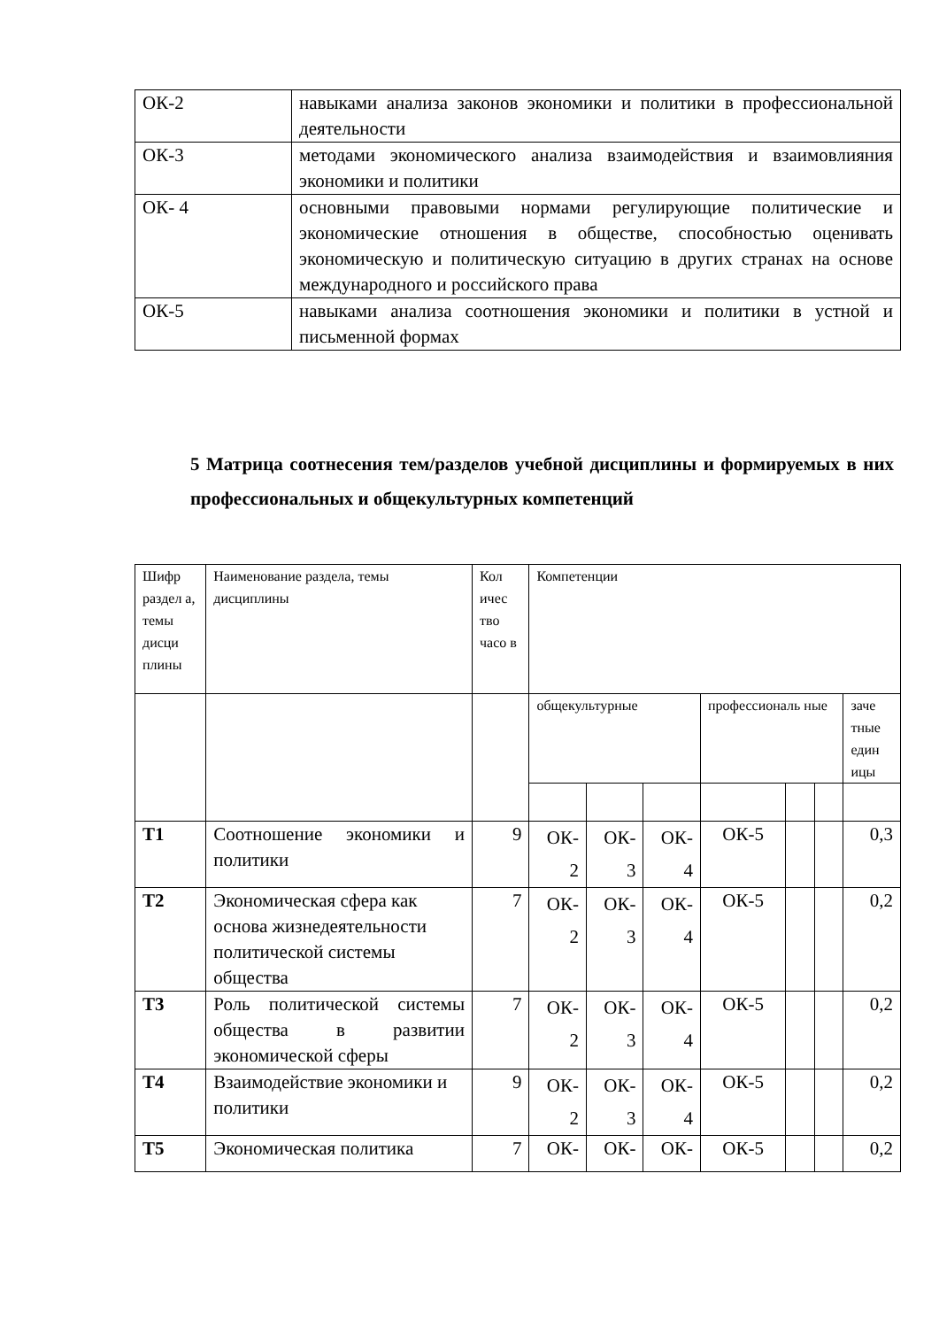| ОК-2 | навыками анализа законов экономики и политики в профессиональной деятельности |
| ОК-3 | методами экономического анализа взаимодействия и взаимовлияния экономики и политики |
| ОК- 4 | основными правовыми нормами регулирующие политические и экономические отношения в обществе, способностью оценивать экономическую и политическую ситуацию в других странах на основе международного и российского права |
| ОК-5 | навыками анализа соотношения экономики и политики в устной и письменной формах |
5 Матрица соотнесения тем/разделов учебной дисциплины и формируемых в них профессиональных и общекультурных компетенций
| Шифр раздел а, темы дисци плины | Наименование раздела, темы дисциплины | Кол ичес тво часо в | Компетенции | | | | | | |
| --- | --- | --- | --- | --- | --- | --- | --- | --- | --- |
| | | | общекультурные | | | профессиональ ные | | | заче тные един ицы |
| Т1 | Соотношение экономики и политики | 9 | ОК- 2 | ОК- 3 | ОК- 4 | ОК-5 | | | 0,3 |
| Т2 | Экономическая сфера как основа жизнедеятельности политической системы общества | 7 | ОК- 2 | ОК- 3 | ОК- 4 | ОК-5 | | | 0,2 |
| Т3 | Роль политической системы общества в развитии экономической сферы | 7 | ОК- 2 | ОК- 3 | ОК- 4 | ОК-5 | | | 0,2 |
| Т4 | Взаимодействие экономики и политики | 9 | ОК- 2 | ОК- 3 | ОК- 4 | ОК-5 | | | 0,2 |
| Т5 | Экономическая политика | 7 | ОК- | ОК- | ОК- | ОК-5 | | | 0,2 |